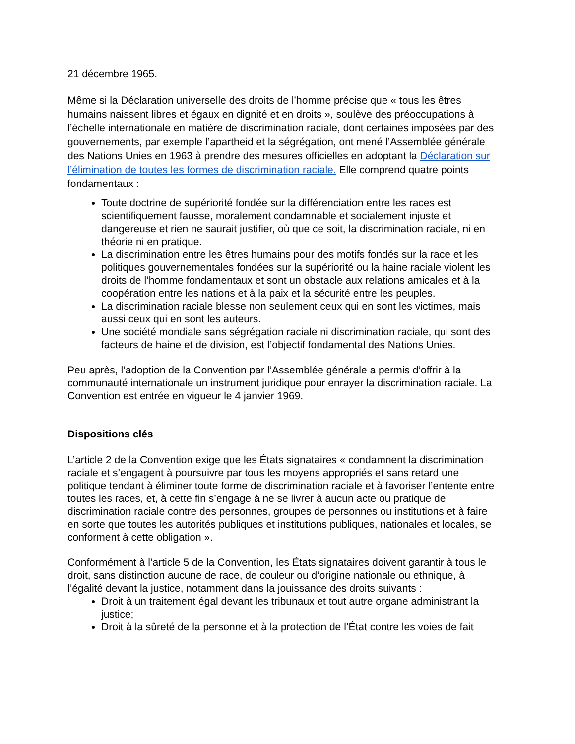21 décembre 1965.
Même si la Déclaration universelle des droits de l’homme précise que « tous les êtres humains naissent libres et égaux en dignité et en droits », soulève des préoccupations à l’échelle internationale en matière de discrimination raciale, dont certaines imposées par des gouvernements, par exemple l’apartheid et la ségrégation, ont mené l’Assemblée générale des Nations Unies en 1963 à prendre des mesures officielles en adoptant la Déclaration sur l’élimination de toutes les formes de discrimination raciale. Elle comprend quatre points fondamentaux :
Toute doctrine de supériorité fondée sur la différenciation entre les races est scientifiquement fausse, moralement condamnable et socialement injuste et dangereuse et rien ne saurait justifier, où que ce soit, la discrimination raciale, ni en théorie ni en pratique.
La discrimination entre les êtres humains pour des motifs fondés sur la race et les politiques gouvernementales fondées sur la supériorité ou la haine raciale violent les droits de l’homme fondamentaux et sont un obstacle aux relations amicales et à la coopération entre les nations et à la paix et la sécurité entre les peuples.
La discrimination raciale blesse non seulement ceux qui en sont les victimes, mais aussi ceux qui en sont les auteurs.
Une société mondiale sans ségrégation raciale ni discrimination raciale, qui sont des facteurs de haine et de division, est l’objectif fondamental des Nations Unies.
Peu après, l’adoption de la Convention par l’Assemblée générale a permis d’offrir à la communauté internationale un instrument juridique pour enrayer la discrimination raciale. La Convention est entrée en vigueur le 4 janvier 1969.
Dispositions clés
L’article 2 de la Convention exige que les États signataires « condamnent la discrimination raciale et s’engagent à poursuivre par tous les moyens appropriés et sans retard une politique tendant à éliminer toute forme de discrimination raciale et à favoriser l’entente entre toutes les races, et, à cette fin s’engage à ne se livrer à aucun acte ou pratique de discrimination raciale contre des personnes, groupes de personnes ou institutions et à faire en sorte que toutes les autorités publiques et institutions publiques, nationales et locales, se conforment à cette obligation ».
Conformément à l’article 5 de la Convention, les États signataires doivent garantir à tous le droit, sans distinction aucune de race, de couleur ou d’origine nationale ou ethnique, à l’égalité devant la justice, notamment dans la jouissance des droits suivants :
Droit à un traitement égal devant les tribunaux et tout autre organe administrant la justice;
Droit à la sûreté de la personne et à la protection de l’État contre les voies de fait